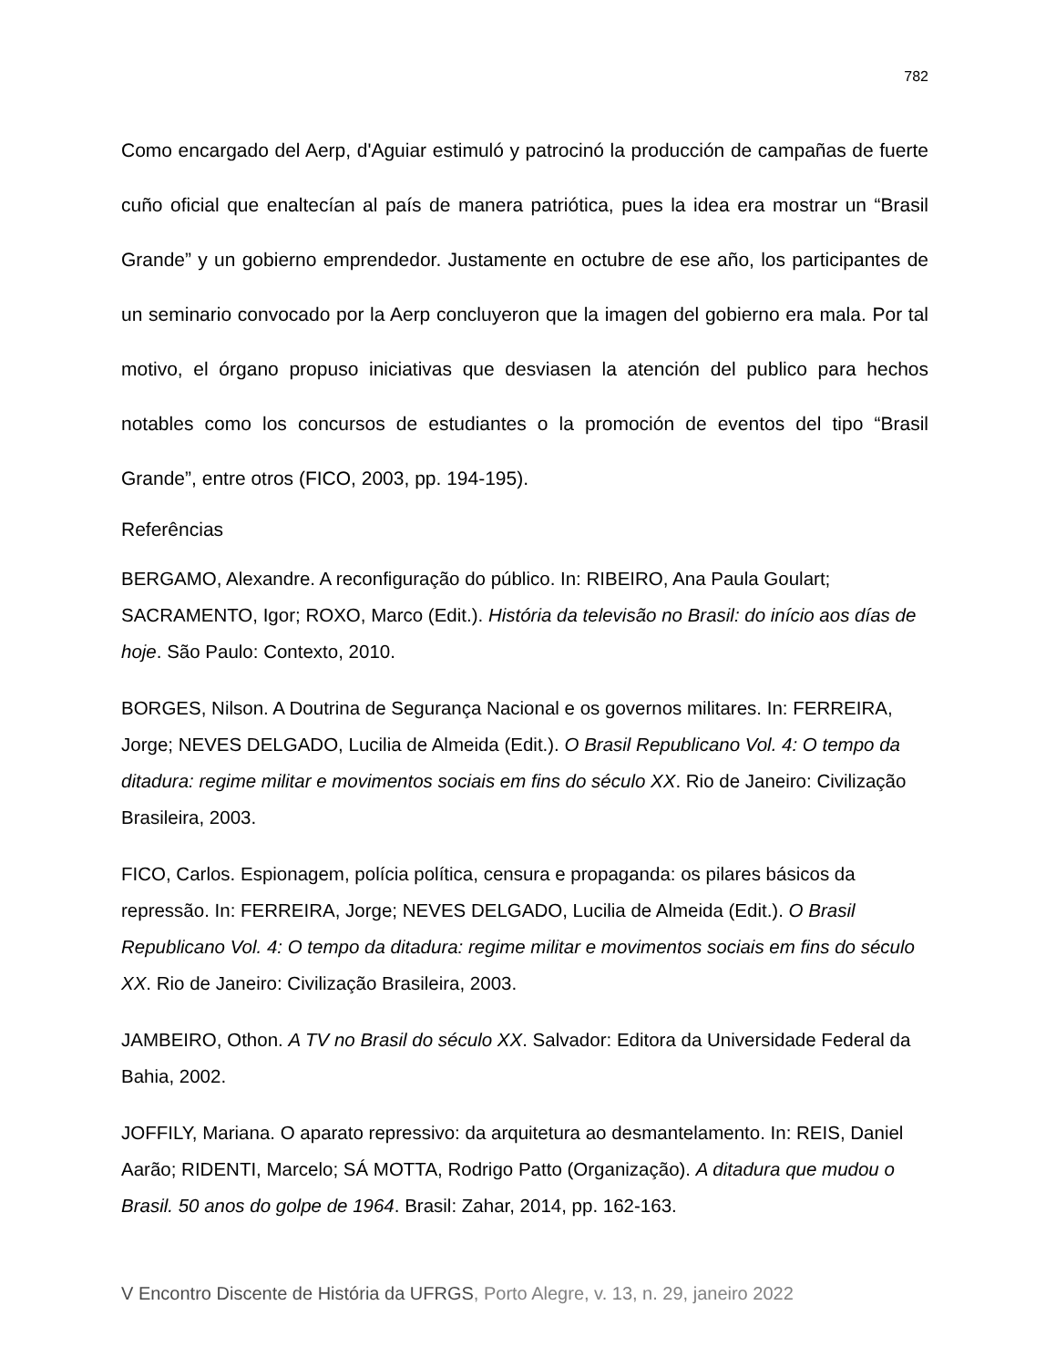782
Como encargado del Aerp, d'Aguiar estimuló y patrocinó la producción de campañas de fuerte cuño oficial que enaltecían al país de manera patriótica, pues la idea era mostrar un “Brasil Grande” y un gobierno emprendedor. Justamente en octubre de ese año, los participantes de un seminario convocado por la Aerp concluyeron que la imagen del gobierno era mala. Por tal motivo, el órgano propuso iniciativas que desviasen la atención del publico para hechos notables como los concursos de estudiantes o la promoción de eventos del tipo “Brasil Grande”, entre otros (FICO, 2003, pp. 194-195).
Referências
BERGAMO, Alexandre. A reconfiguração do público. In: RIBEIRO, Ana Paula Goulart; SACRAMENTO, Igor; ROXO, Marco (Edit.). História da televisão no Brasil: do início aos días de hoje. São Paulo: Contexto, 2010.
BORGES, Nilson. A Doutrina de Segurança Nacional e os governos militares. In: FERREIRA, Jorge; NEVES DELGADO, Lucilia de Almeida (Edit.). O Brasil Republicano Vol. 4: O tempo da ditadura: regime militar e movimentos sociais em fins do século XX. Rio de Janeiro: Civilização Brasileira, 2003.
FICO, Carlos. Espionagem, polícia política, censura e propaganda: os pilares básicos da repressão. In: FERREIRA, Jorge; NEVES DELGADO, Lucilia de Almeida (Edit.). O Brasil Republicano Vol. 4: O tempo da ditadura: regime militar e movimentos sociais em fins do século XX. Rio de Janeiro: Civilização Brasileira, 2003.
JAMBEIRO, Othon. A TV no Brasil do século XX. Salvador: Editora da Universidade Federal da Bahia, 2002.
JOFFILY, Mariana. O aparato repressivo: da arquitetura ao desmantelamento. In: REIS, Daniel Aarão; RIDENTI, Marcelo; SÁ MOTTA, Rodrigo Patto (Organização). A ditadura que mudou o Brasil. 50 anos do golpe de 1964. Brasil: Zahar, 2014, pp. 162-163.
V Encontro Discente de História da UFRGS, Porto Alegre, v. 13, n. 29, janeiro 2022